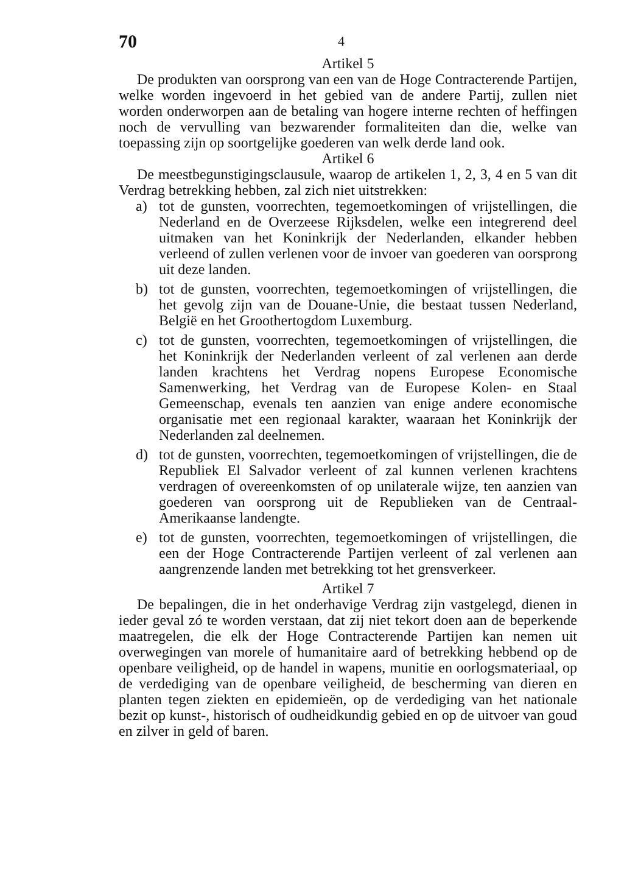70
4
Artikel 5
De produkten van oorsprong van een van de Hoge Contracterende Partijen, welke worden ingevoerd in het gebied van de andere Partij, zullen niet worden onderworpen aan de betaling van hogere interne rechten of heffingen noch de vervulling van bezwarender formaliteiten dan die, welke van toepassing zijn op soortgelijke goederen van welk derde land ook.
Artikel 6
De meestbegunstigingsclausule, waarop de artikelen 1, 2, 3, 4 en 5 van dit Verdrag betrekking hebben, zal zich niet uitstrekken:
a) tot de gunsten, voorrechten, tegemoetkomingen of vrijstellingen, die Nederland en de Overzeese Rijksdelen, welke een integrerend deel uitmaken van het Koninkrijk der Nederlanden, elkander hebben verleend of zullen verlenen voor de invoer van goederen van oorsprong uit deze landen.
b) tot de gunsten, voorrechten, tegemoetkomingen of vrijstellingen, die het gevolg zijn van de Douane-Unie, die bestaat tussen Nederland, België en het Groothertogdom Luxemburg.
c) tot de gunsten, voorrechten, tegemoetkomingen of vrijstellingen, die het Koninkrijk der Nederlanden verleent of zal verlenen aan derde landen krachtens het Verdrag nopens Europese Economische Samenwerking, het Verdrag van de Europese Kolen- en Staal Gemeenschap, evenals ten aanzien van enige andere economische organisatie met een regionaal karakter, waaraan het Koninkrijk der Nederlanden zal deelnemen.
d) tot de gunsten, voorrechten, tegemoetkomingen of vrijstellingen, die de Republiek El Salvador verleent of zal kunnen verlenen krachtens verdragen of overeenkomsten of op unilaterale wijze, ten aanzien van goederen van oorsprong uit de Republieken van de Centraal-Amerikaanse landengte.
e) tot de gunsten, voorrechten, tegemoetkomingen of vrijstellingen, die een der Hoge Contracterende Partijen verleent of zal verlenen aan aangrenzende landen met betrekking tot het grensverkeer.
Artikel 7
De bepalingen, die in het onderhavige Verdrag zijn vastgelegd, dienen in ieder geval zó te worden verstaan, dat zij niet tekort doen aan de beperkende maatregelen, die elk der Hoge Contracterende Partijen kan nemen uit overwegingen van morele of humanitaire aard of betrekking hebbend op de openbare veiligheid, op de handel in wapens, munitie en oorlogsmateriaal, op de verdediging van de openbare veiligheid, de bescherming van dieren en planten tegen ziekten en epidemieën, op de verdediging van het nationale bezit op kunst-, historisch of oudheidkundig gebied en op de uitvoer van goud en zilver in geld of baren.